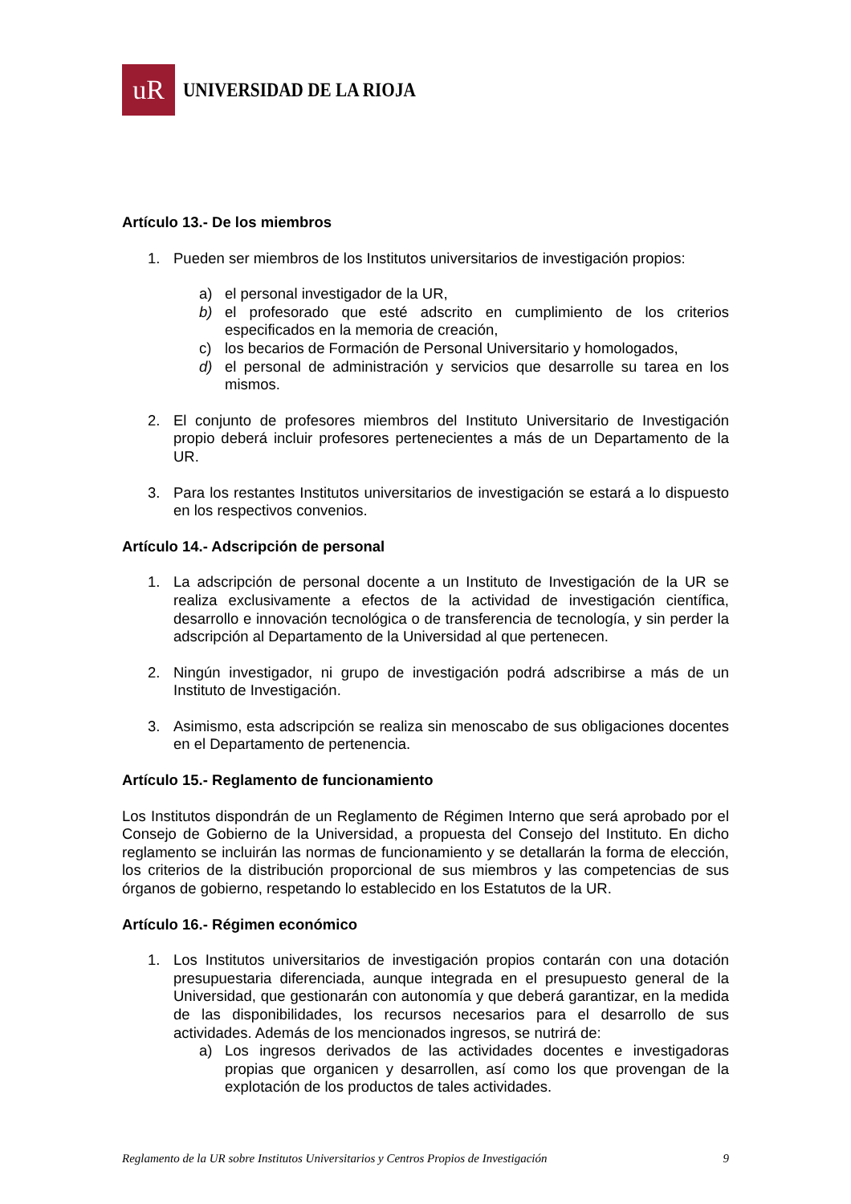uR
UNIVERSIDAD DE LA RIOJA
Artículo 13.- De los miembros
1. Pueden ser miembros de los Institutos universitarios de investigación propios:
a) el personal investigador de la UR,
b) el profesorado que esté adscrito en cumplimiento de los criterios especificados en la memoria de creación,
c) los becarios de Formación de Personal Universitario y homologados,
d) el personal de administración y servicios que desarrolle su tarea en los mismos.
2. El conjunto de profesores miembros del Instituto Universitario de Investigación propio deberá incluir profesores pertenecientes a más de un Departamento de la UR.
3. Para los restantes Institutos universitarios de investigación se estará a lo dispuesto en los respectivos convenios.
Artículo 14.- Adscripción de personal
1. La adscripción de personal docente a un Instituto de Investigación de la UR se realiza exclusivamente a efectos de la actividad de investigación científica, desarrollo e innovación tecnológica o de transferencia de tecnología, y sin perder la adscripción al Departamento de la Universidad al que pertenecen.
2. Ningún investigador, ni grupo de investigación podrá adscribirse a más de un Instituto de Investigación.
3. Asimismo, esta adscripción se realiza sin menoscabo de sus obligaciones docentes en el Departamento de pertenencia.
Artículo 15.- Reglamento de funcionamiento
Los Institutos dispondrán de un Reglamento de Régimen Interno que será aprobado por el Consejo de Gobierno de la Universidad, a propuesta del Consejo del Instituto. En dicho reglamento se incluirán las normas de funcionamiento y se detallarán la forma de elección, los criterios de la distribución proporcional de sus miembros y las competencias de sus órganos de gobierno, respetando lo establecido en los Estatutos de la UR.
Artículo 16.- Régimen económico
1. Los Institutos universitarios de investigación propios contarán con una dotación presupuestaria diferenciada, aunque integrada en el presupuesto general de la Universidad, que gestionarán con autonomía y que deberá garantizar, en la medida de las disponibilidades, los recursos necesarios para el desarrollo de sus actividades. Además de los mencionados ingresos, se nutrirá de:
a) Los ingresos derivados de las actividades docentes e investigadoras propias que organicen y desarrollen, así como los que provengan de la explotación de los productos de tales actividades.
Reglamento de la UR sobre Institutos Universitarios y Centros Propios de Investigación 9